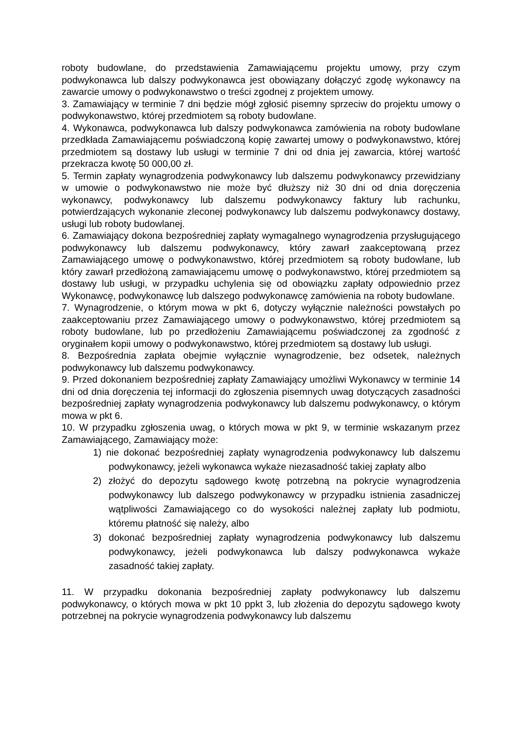roboty budowlane, do przedstawienia Zamawiającemu projektu umowy, przy czym podwykonawca lub dalszy podwykonawca jest obowiązany dołączyć zgodę wykonawcy na zawarcie umowy o podwykonawstwo o treści zgodnej z projektem umowy.
3. Zamawiający w terminie 7 dni będzie mógł zgłosić pisemny sprzeciw do projektu umowy o podwykonawstwo, której przedmiotem są roboty budowlane.
4. Wykonawca, podwykonawca lub dalszy podwykonawca zamówienia na roboty budowlane przedkłada Zamawiającemu poświadczoną kopię zawartej umowy o podwykonawstwo, której przedmiotem są dostawy lub usługi w terminie 7 dni od dnia jej zawarcia, której wartość przekracza kwotę 50 000,00 zł.
5. Termin zapłaty wynagrodzenia podwykonawcy lub dalszemu podwykonawcy przewidziany w umowie o podwykonawstwo nie może być dłuższy niż 30 dni od dnia doręczenia wykonawcy, podwykonawcy lub dalszemu podwykonawcy faktury lub rachunku, potwierdzających wykonanie zleconej podwykonawcy lub dalszemu podwykonawcy dostawy, usługi lub roboty budowlanej.
6. Zamawiający dokona bezpośredniej zapłaty wymagalnego wynagrodzenia przysługującego podwykonawcy lub dalszemu podwykonawcy, który zawarł zaakceptowaną przez Zamawiającego umowę o podwykonawstwo, której przedmiotem są roboty budowlane, lub który zawarł przedłożoną zamawiającemu umowę o podwykonawstwo, której przedmiotem są dostawy lub usługi, w przypadku uchylenia się od obowiązku zapłaty odpowiednio przez Wykonawcę, podwykonawcę lub dalszego podwykonawcę zamówienia na roboty budowlane.
7. Wynagrodzenie, o którym mowa w pkt 6, dotyczy wyłącznie należności powstałych po zaakceptowaniu przez Zamawiającego umowy o podwykonawstwo, której przedmiotem są roboty budowlane, lub po przedłożeniu Zamawiającemu poświadczonej za zgodność z oryginałem kopii umowy o podwykonawstwo, której przedmiotem są dostawy lub usługi.
8. Bezpośrednia zapłata obejmie wyłącznie wynagrodzenie, bez odsetek, należnych podwykonawcy lub dalszemu podwykonawcy.
9. Przed dokonaniem bezpośredniej zapłaty Zamawiający umożliwi Wykonawcy w terminie 14 dni od dnia doręczenia tej informacji do zgłoszenia pisemnych uwag dotyczących zasadności bezpośredniej zapłaty wynagrodzenia podwykonawcy lub dalszemu podwykonawcy, o którym mowa w pkt 6.
10. W przypadku zgłoszenia uwag, o których mowa w pkt 9, w terminie wskazanym przez Zamawiającego, Zamawiający może:
1) nie dokonać bezpośredniej zapłaty wynagrodzenia podwykonawcy lub dalszemu podwykonawcy, jeżeli wykonawca wykaże niezasadność takiej zapłaty albo
2) złożyć do depozytu sądowego kwotę potrzebną na pokrycie wynagrodzenia podwykonawcy lub dalszego podwykonawcy w przypadku istnienia zasadniczej wątpliwości Zamawiającego co do wysokości należnej zapłaty lub podmiotu, któremu płatność się należy, albo
3) dokonać bezpośredniej zapłaty wynagrodzenia podwykonawcy lub dalszemu podwykonawcy, jeżeli podwykonawca lub dalszy podwykonawca wykaże zasadność takiej zapłaty.
11. W przypadku dokonania bezpośredniej zapłaty podwykonawcy lub dalszemu podwykonawcy, o których mowa w pkt 10 ppkt 3, lub złożenia do depozytu sądowego kwoty potrzebnej na pokrycie wynagrodzenia podwykonawcy lub dalszemu